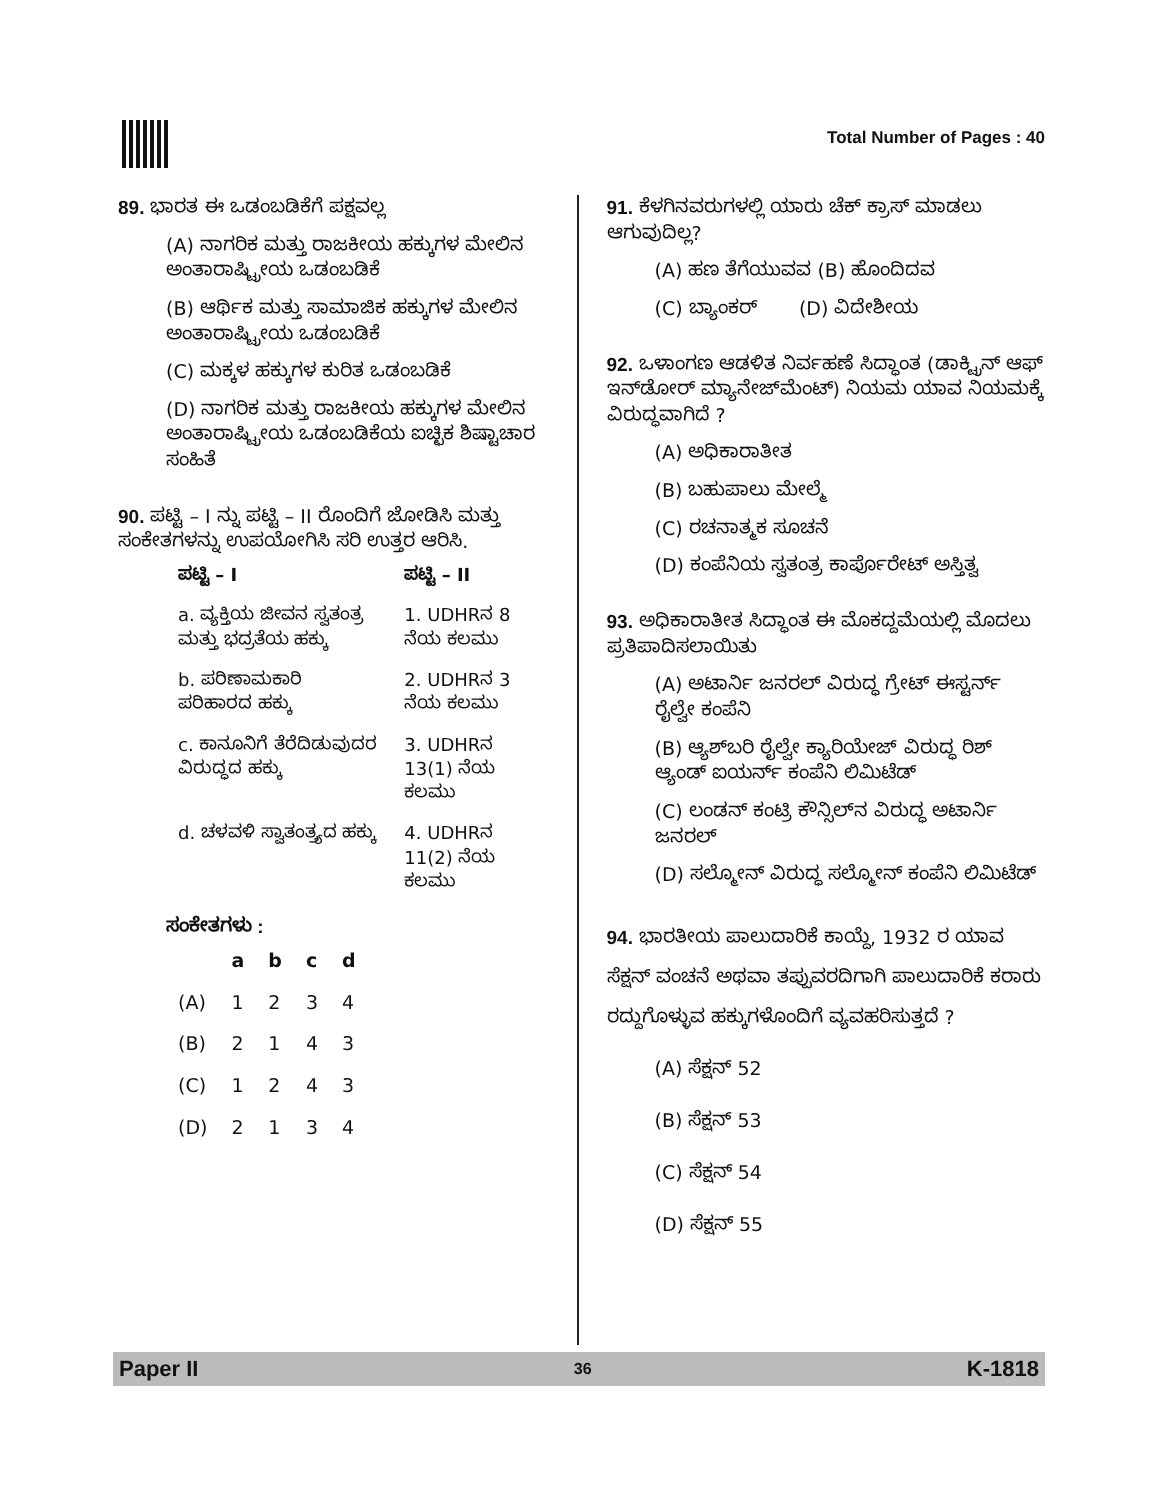Total Number of Pages : 40
89. ಭಾರತ ಈ ಒಡಂಬಡಿಕೆಗೆ ಪಕ್ಷವಲ್ಲ
(A) ನಾಗರಿಕ ಮತ್ತು ರಾಜಕೀಯ ಹಕ್ಕುಗಳ ಮೇಲಿನ ಅಂತಾರಾಷ್ಟ್ರೀಯ ಒಡಂಬಡಿಕೆ
(B) ಆರ್ಥಿಕ ಮತ್ತು ಸಾಮಾಜಿಕ ಹಕ್ಕುಗಳ ಮೇಲಿನ ಅಂತಾರಾಷ್ಟ್ರೀಯ ಒಡಂಬಡಿಕೆ
(C) ಮಕ್ಕಳ ಹಕ್ಕುಗಳ ಕುರಿತ ಒಡಂಬಡಿಕೆ
(D) ನಾಗರಿಕ ಮತ್ತು ರಾಜಕೀಯ ಹಕ್ಕುಗಳ ಮೇಲಿನ ಅಂತಾರಾಷ್ಟ್ರೀಯ ಒಡಂಬಡಿಕೆಯ ಐಚ್ಛಿಕ ಶಿಷ್ಟಾಚಾರ ಸಂಹಿತೆ
90. ಪಟ್ಟಿ – I ನ್ನು ಪಟ್ಟಿ – II ರೊಂದಿಗೆ ಜೋಡಿಸಿ ಮತ್ತು ಸಂಕೇತಗಳನ್ನು ಉಪಯೋಗಿಸಿ ಸರಿ ಉತ್ತರ ಆರಿಸಿ.
| ಪಟ್ಟಿ – I | ಪಟ್ಟಿ – II |
| --- | --- |
| a. ವ್ಯಕ್ತಿಯ ಜೀವನ ಸ್ವತಂತ್ರ ಮತ್ತು ಭದ್ರತೆಯ ಹಕ್ಕು | 1. UDHRನ 8 ನೆಯ ಕಲಮು |
| b. ಪರಿಣಾಮಕಾರಿ ಪರಿಹಾರದ ಹಕ್ಕು | 2. UDHRನ 3 ನೆಯ ಕಲಮು |
| c. ಕಾನೂನಿಗೆ ತೆರೆದಿಡುವುದರ ವಿರುದ್ಧದ ಹಕ್ಕು | 3. UDHRನ 13(1) ನೆಯ ಕಲಮು |
| d. ಚಳವಳಿ ಸ್ವಾತಂತ್ರ್ಯದ ಹಕ್ಕು | 4. UDHRನ 11(2) ನೆಯ ಕಲಮು |
ಸಂಕೇತಗಳು :
| | a | b | c | d |
| --- | --- | --- | --- | --- |
| (A) | 1 | 2 | 3 | 4 |
| (B) | 2 | 1 | 4 | 3 |
| (C) | 1 | 2 | 4 | 3 |
| (D) | 2 | 1 | 3 | 4 |
91. ಕೆಳಗಿನವರುಗಳಲ್ಲಿ ಯಾರು ಚೆಕ್ ಕ್ರಾಸ್ ಮಾಡಲು ಆಗುವುದಿಲ್ಲ?
(A) ಹಣ ತೆಗೆಯುವವ (B) ಹೊಂದಿದವ
(C) ಬ್ಯಾಂಕರ್ (D) ವಿದೇಶೀಯ
92. ಒಳಾಂಗಣ ಆಡಳಿತ ನಿರ್ವಹಣೆ ಸಿದ್ಧಾಂತ (ಡಾಕ್ಟ್ರಿನ್ ಆಫ್ ಇನ್‌ಡೋರ್ ಮ್ಯಾನೇಜ್‌ಮೆಂಟ್) ನಿಯಮ ಯಾವ ನಿಯಮಕ್ಕೆ ವಿರುದ್ಧವಾಗಿದೆ ?
(A) ಅಧಿಕಾರಾತೀತ
(B) ಬಹುಪಾಲು ಮೇಲ್ಮೆ
(C) ರಚನಾತ್ಮಕ ಸೂಚನೆ
(D) ಕಂಪೆನಿಯ ಸ್ವತಂತ್ರ ಕಾರ್ಪೊರೇಟ್ ಅಸ್ತಿತ್ವ
93. ಅಧಿಕಾರಾತೀತ ಸಿದ್ಧಾಂತ ಈ ಮೊಕದ್ದಮೆಯಲ್ಲಿ ಮೊದಲು ಪ್ರತಿಪಾದಿಸಲಾಯಿತು
(A) ಅಟಾರ್ನಿ ಜನರಲ್ ವಿರುದ್ಧ ಗ್ರೇಟ್ ಈಸ್ಟರ್ನ್ ರೈಲ್ವೇ ಕಂಪೆನಿ
(B) ಆ್ಯಶ್‌ಬರಿ ರೈಲ್ವೇ ಕ್ಯಾರಿಯೇಜ್ ವಿರುದ್ಧ ರಿಶ್ ಆ್ಯಂಡ್ ಐಯರ್ನ್ ಕಂಪೆನಿ ಲಿಮಿಟೆಡ್
(C) ಲಂಡನ್ ಕಂಟ್ರಿ ಕೌನ್ಸಿಲ್‌ನ ವಿರುದ್ಧ ಅಟಾರ್ನಿ ಜನರಲ್
(D) ಸಲ್ಮೋನ್ ವಿರುದ್ಧ ಸಲ್ಮೋನ್ ಕಂಪೆನಿ ಲಿಮಿಟೆಡ್
94. ಭಾರತೀಯ ಪಾಲುದಾರಿಕೆ ಕಾಯ್ದೆ, 1932 ರ ಯಾವ ಸೆಕ್ಷನ್ ವಂಚನೆ ಅಥವಾ ತಪ್ಪುವರದಿಗಾಗಿ ಪಾಲುದಾರಿಕೆ ಕರಾರು ರದ್ದುಗೊಳ್ಳುವ ಹಕ್ಕುಗಳೊಂದಿಗೆ ವ್ಯವಹರಿಸುತ್ತದೆ ?
(A) ಸೆಕ್ಷನ್ 52
(B) ಸೆಕ್ಷನ್ 53
(C) ಸೆಕ್ಷನ್ 54
(D) ಸೆಕ್ಷನ್ 55
Paper II 36 K-1818